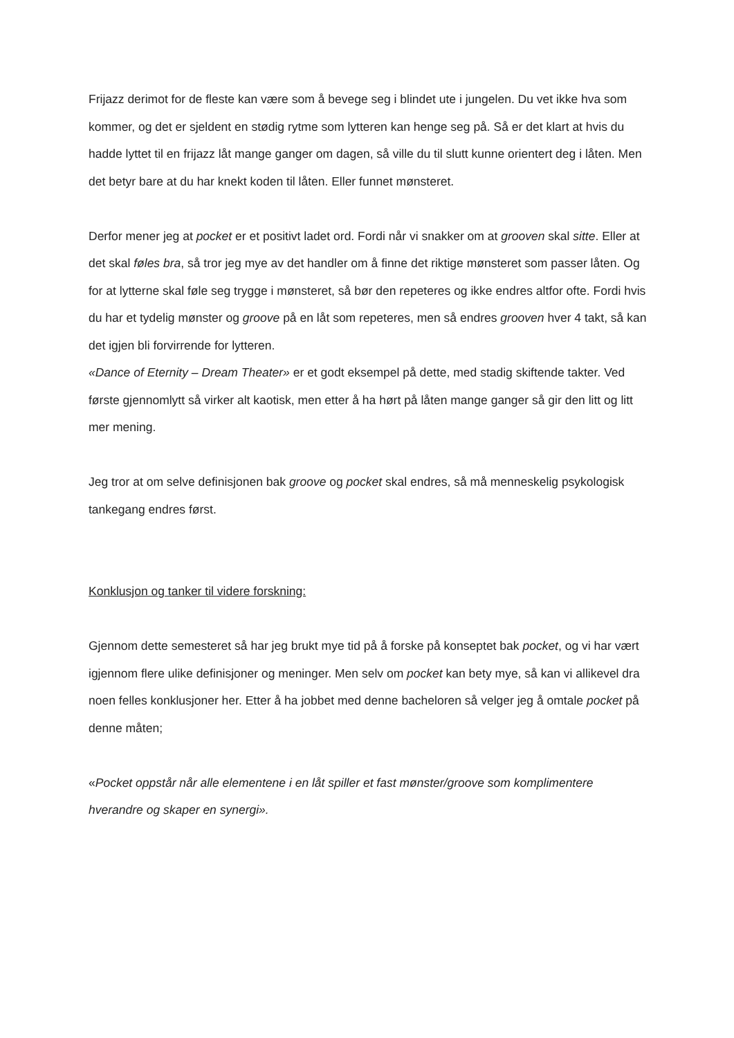Frijazz derimot for de fleste kan være som å bevege seg i blindet ute i jungelen. Du vet ikke hva som kommer, og det er sjeldent en stødig rytme som lytteren kan henge seg på. Så er det klart at hvis du hadde lyttet til en frijazz låt mange ganger om dagen, så ville du til slutt kunne orientert deg i låten. Men det betyr bare at du har knekt koden til låten. Eller funnet mønsteret.
Derfor mener jeg at pocket er et positivt ladet ord. Fordi når vi snakker om at grooven skal sitte. Eller at det skal føles bra, så tror jeg mye av det handler om å finne det riktige mønsteret som passer låten. Og for at lytterne skal føle seg trygge i mønsteret, så bør den repeteres og ikke endres altfor ofte. Fordi hvis du har et tydelig mønster og groove på en låt som repeteres, men så endres grooven hver 4 takt, så kan det igjen bli forvirrende for lytteren.
«Dance of Eternity – Dream Theater» er et godt eksempel på dette, med stadig skiftende takter. Ved første gjennomlytt så virker alt kaotisk, men etter å ha hørt på låten mange ganger så gir den litt og litt mer mening.
Jeg tror at om selve definisjonen bak groove og pocket skal endres, så må menneskelig psykologisk tankegang endres først.
Konklusjon og tanker til videre forskning:
Gjennom dette semesteret så har jeg brukt mye tid på å forske på konseptet bak pocket, og vi har vært igjennom flere ulike definisjoner og meninger. Men selv om pocket kan bety mye, så kan vi allikevel dra noen felles konklusjoner her. Etter å ha jobbet med denne bacheloren så velger jeg å omtale pocket på denne måten;
«Pocket oppstår når alle elementene i en låt spiller et fast mønster/groove som komplimentere hverandre og skaper en synergi».